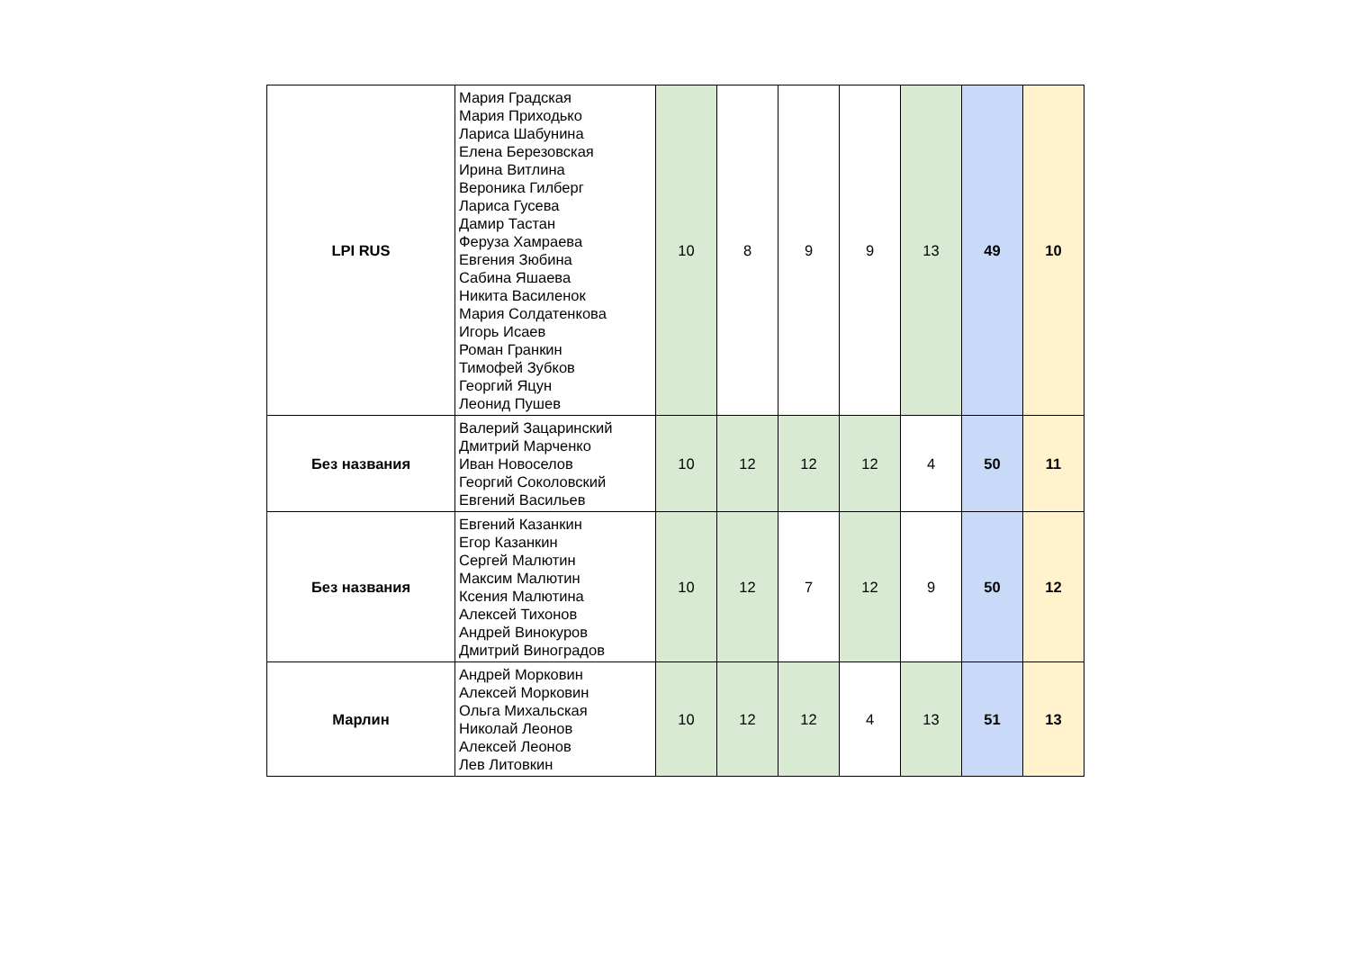| LPI RUS | Мария Градская Мария Приходько Лариса Шабунина Елена Березовская Ирина Витлина Вероника Гилберг Лариса Гусева Дамир Тастан Феруза Хамраева Евгения Зюбина Сабина Яшаева Никита Василенок Мария Солдатенкова Игорь Исаев Роман Гранкин Тимофей Зубков Георгий Яцун Леонид Пушев | 10 | 8 | 9 | 9 | 13 | 49 | 10 |
| Без названия | Валерий Зацаринский Дмитрий Марченко Иван Новоселов Георгий Соколовский Евгений Васильев | 10 | 12 | 12 | 12 | 4 | 50 | 11 |
| Без названия | Евгений Казанкин Егор Казанкин Сергей Малютин Максим Малютин Ксения Малютина Алексей Тихонов Андрей Винокуров Дмитрий Виноградов | 10 | 12 | 7 | 12 | 9 | 50 | 12 |
| Марлин | Андрей Морковин Алексей Морковин Ольга Михальская Николай Леонов Алексей Леонов Лев Литовкин | 10 | 12 | 12 | 4 | 13 | 51 | 13 |